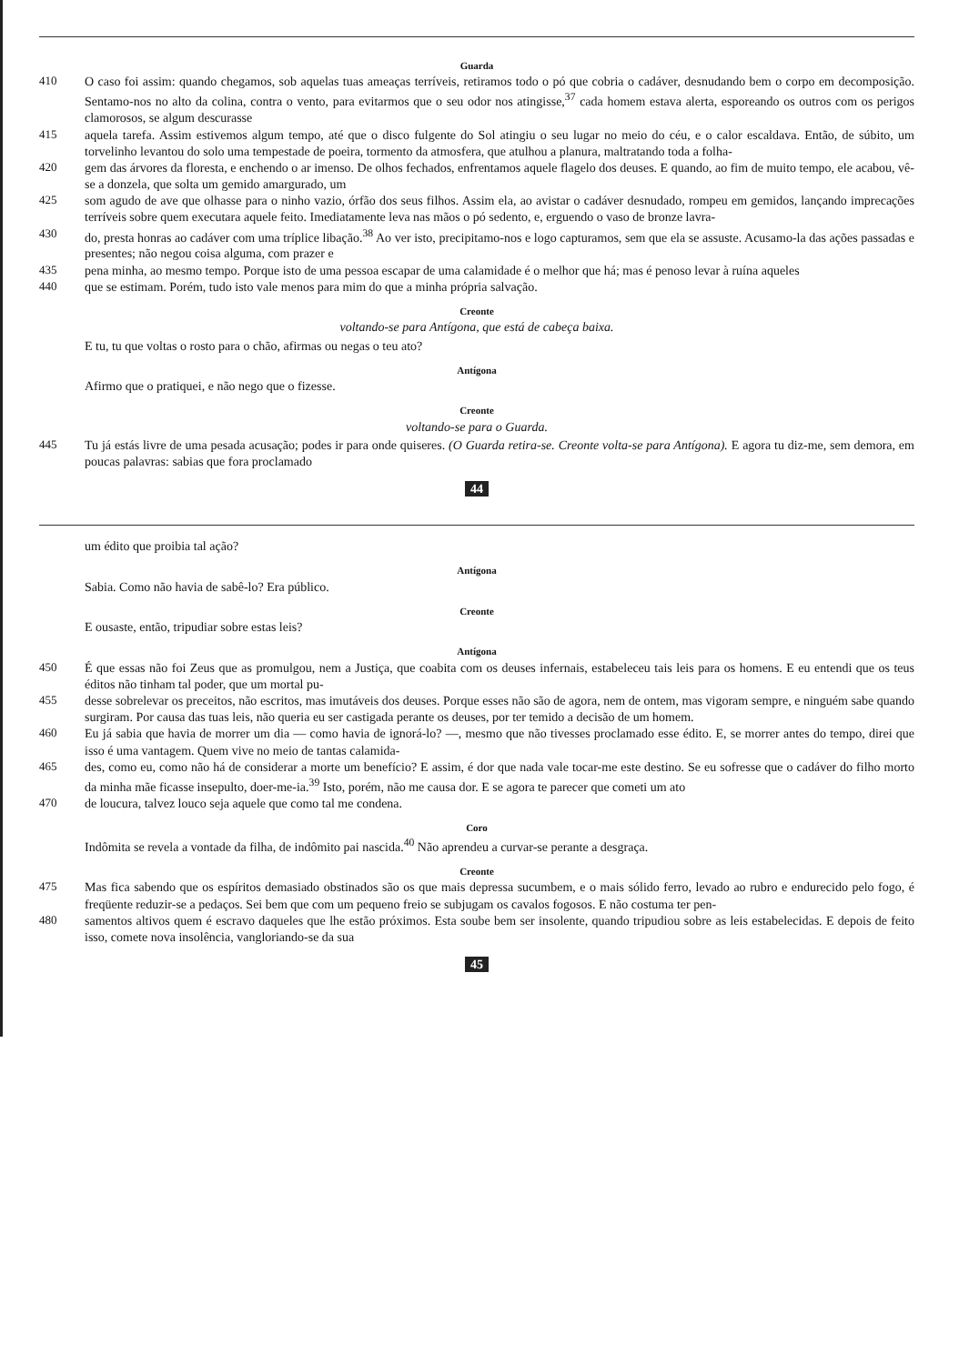Guarda
410 O caso foi assim: quando chegamos, sob aquelas tuas ameaças terríveis, retiramos todo o pó que cobria o cadáver, desnudando bem o corpo em decomposição. Sentamo-nos no alto da colina, contra o vento, para evitarmos que o seu odor nos atingisse,<sup>37</sup> cada homem estava alerta, esporeando os outros com os perigos clamorosos, se algum descurasse
415 aquela tarefa. Assim estivemos algum tempo, até que o disco fulgente do Sol atingiu o seu lugar no meio do céu, e o calor escaldava. Então, de súbito, um torvelinho levantou do solo uma tempestade de poeira, tormento da atmosfera, que atulhou a planura, maltratando toda a folha-
420 gem das árvores da floresta, e enchendo o ar imenso. De olhos fechados, enfrentamos aquele flagelo dos deuses. E quando, ao fim de muito tempo, ele acabou, vê-se a donzela, que solta um gemido amargurado, um
425 som agudo de ave que olhasse para o ninho vazio, órfão dos seus filhos. Assim ela, ao avistar o cadáver desnudado, rompeu em gemidos, lançando imprecações terríveis sobre quem executara aquele feito. Imediatamente leva nas mãos o pó sedento, e, erguendo o vaso de bronze lavra-
430 do, presta honras ao cadáver com uma tríplice libação.<sup>38</sup> Ao ver isto, precipitamo-nos e logo capturamos, sem que ela se assuste. Acusamo-la das ações passadas e presentes; não negou coisa alguma, com prazer e
435 pena minha, ao mesmo tempo. Porque isto de uma pessoa escapar de uma calamidade é o melhor que há; mas é penoso levar à ruína aqueles
440 que se estimam. Porém, tudo isto vale menos para mim do que a minha própria salvação.
Creonte
voltando-se para Antígona, que está de cabeça baixa.
E tu, tu que voltas o rosto para o chão, afirmas ou negas o teu ato?
Antígona
Afirmo que o pratiquei, e não nego que o fizesse.
Creonte
voltando-se para o Guarda.
445 Tu já estás livre de uma pesada acusação; podes ir para onde quiseres. (O Guarda retira-se. Creonte volta-se para Antígona). E agora tu diz-me, sem demora, em poucas palavras: sabias que fora proclamado
44
um édito que proibia tal ação?
Antígona
Sabia. Como não havia de sabê-lo? Era público.
Creonte
E ousaste, então, tripudiar sobre estas leis?
Antígona
450 É que essas não foi Zeus que as promulgou, nem a Justiça, que coabita com os deuses infernais, estabeleceu tais leis para os homens. E eu entendi que os teus éditos não tinham tal poder, que um mortal pu-
455 desse sobrelevar os preceitos, não escritos, mas imutáveis dos deuses. Porque esses não são de agora, nem de ontem, mas vigoram sempre, e ninguém sabe quando surgiram. Por causa das tuas leis, não queria eu ser castigada perante os deuses, por ter temido a decisão de um homem.
460 Eu já sabia que havia de morrer um dia — como havia de ignorá-lo? —, mesmo que não tivesses proclamado esse édito. E, se morrer antes do tempo, direi que isso é uma vantagem. Quem vive no meio de tantas calamida-
465 des, como eu, como não há de considerar a morte um benefício? E assim, é dor que nada vale tocar-me este destino. Se eu sofresse que o cadáver do filho morto da minha mãe ficasse insepulto, doer-me-ia.<sup>39</sup> Isto, porém, não me causa dor. E se agora te parecer que cometi um ato
470 de loucura, talvez louco seja aquele que como tal me condena.
Coro
Indômita se revela a vontade da filha, de indômito pai nascida.<sup>40</sup> Não aprendeu a curvar-se perante a desgraça.
Creonte
475 Mas fica sabendo que os espíritos demasiado obstinados são os que mais depressa sucumbem, e o mais sólido ferro, levado ao rubro e endurecido pelo fogo, é freqüente reduzir-se a pedaços. Sei bem que com um pequeno freio se subjugam os cavalos fogosos. E não costuma ter pen-
480 samentos altivos quem é escravo daqueles que lhe estão próximos. Esta soube bem ser insolente, quando tripudiou sobre as leis estabelecidas. E depois de feito isso, comete nova insolência, vangloriando-se da sua
45